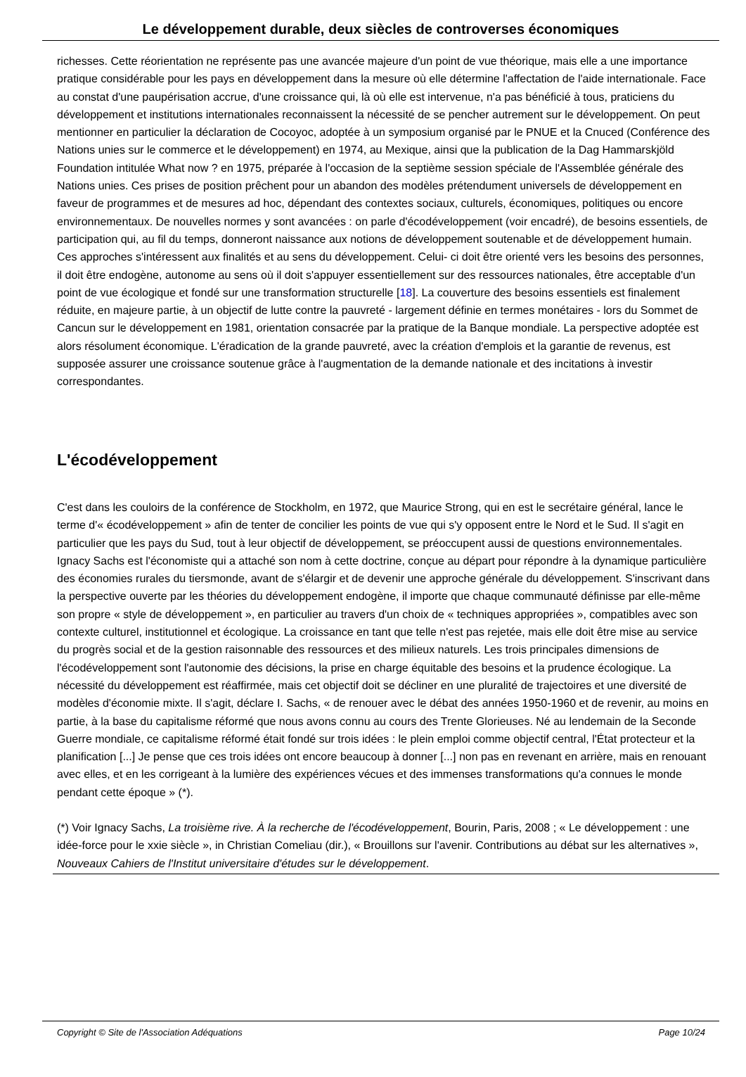Le développement durable, deux siècles de controverses économiques
richesses. Cette réorientation ne représente pas une avancée majeure d'un point de vue théorique, mais elle a une importance pratique considérable pour les pays en développement dans la mesure où elle détermine l'affectation de l'aide internationale. Face au constat d'une paupérisation accrue, d'une croissance qui, là où elle est intervenue, n'a pas bénéficié à tous, praticiens du développement et institutions internationales reconnaissent la nécessité de se pencher autrement sur le développement. On peut mentionner en particulier la déclaration de Cocoyoc, adoptée à un symposium organisé par le PNUE et la Cnuced (Conférence des Nations unies sur le commerce et le développement) en 1974, au Mexique, ainsi que la publication de la Dag Hammarskjöld Foundation intitulée What now ? en 1975, préparée à l'occasion de la septième session spéciale de l'Assemblée générale des Nations unies. Ces prises de position prêchent pour un abandon des modèles prétendument universels de développement en faveur de programmes et de mesures ad hoc, dépendant des contextes sociaux, culturels, économiques, politiques ou encore environnementaux. De nouvelles normes y sont avancées : on parle d'écodéveloppement (voir encadré), de besoins essentiels, de participation qui, au fil du temps, donneront naissance aux notions de développement soutenable et de développement humain. Ces approches s'intéressent aux finalités et au sens du développement. Celui- ci doit être orienté vers les besoins des personnes, il doit être endogène, autonome au sens où il doit s'appuyer essentiellement sur des ressources nationales, être acceptable d'un point de vue écologique et fondé sur une transformation structurelle [18]. La couverture des besoins essentiels est finalement réduite, en majeure partie, à un objectif de lutte contre la pauvreté - largement définie en termes monétaires - lors du Sommet de Cancun sur le développement en 1981, orientation consacrée par la pratique de la Banque mondiale. La perspective adoptée est alors résolument économique. L'éradication de la grande pauvreté, avec la création d'emplois et la garantie de revenus, est supposée assurer une croissance soutenue grâce à l'augmentation de la demande nationale et des incitations à investir correspondantes.
L'écodéveloppement
C'est dans les couloirs de la conférence de Stockholm, en 1972, que Maurice Strong, qui en est le secrétaire général, lance le terme d'« écodéveloppement » afin de tenter de concilier les points de vue qui s'y opposent entre le Nord et le Sud. Il s'agit en particulier que les pays du Sud, tout à leur objectif de développement, se préoccupent aussi de questions environnementales. Ignacy Sachs est l'économiste qui a attaché son nom à cette doctrine, conçue au départ pour répondre à la dynamique particulière des économies rurales du tiersmonde, avant de s'élargir et de devenir une approche générale du développement. S'inscrivant dans la perspective ouverte par les théories du développement endogène, il importe que chaque communauté définisse par elle-même son propre « style de développement », en particulier au travers d'un choix de « techniques appropriées », compatibles avec son contexte culturel, institutionnel et écologique. La croissance en tant que telle n'est pas rejetée, mais elle doit être mise au service du progrès social et de la gestion raisonnable des ressources et des milieux naturels. Les trois principales dimensions de l'écodéveloppement sont l'autonomie des décisions, la prise en charge équitable des besoins et la prudence écologique. La nécessité du développement est réaffirmée, mais cet objectif doit se décliner en une pluralité de trajectoires et une diversité de modèles d'économie mixte. Il s'agit, déclare I. Sachs, « de renouer avec le débat des années 1950-1960 et de revenir, au moins en partie, à la base du capitalisme réformé que nous avons connu au cours des Trente Glorieuses. Né au lendemain de la Seconde Guerre mondiale, ce capitalisme réformé était fondé sur trois idées : le plein emploi comme objectif central, l'État protecteur et la planification [...] Je pense que ces trois idées ont encore beaucoup à donner [...] non pas en revenant en arrière, mais en renouant avec elles, et en les corrigeant à la lumière des expériences vécues et des immenses transformations qu'a connues le monde pendant cette époque » (*).
(*) Voir Ignacy Sachs, La troisième rive. À la recherche de l'écodéveloppement, Bourin, Paris, 2008 ; « Le développement : une idée-force pour le xxie siècle », in Christian Comeliau (dir.), « Brouillons sur l'avenir. Contributions au débat sur les alternatives », Nouveaux Cahiers de l'Institut universitaire d'études sur le développement.
Copyright © Site de l'Association Adéquations Page 10/24